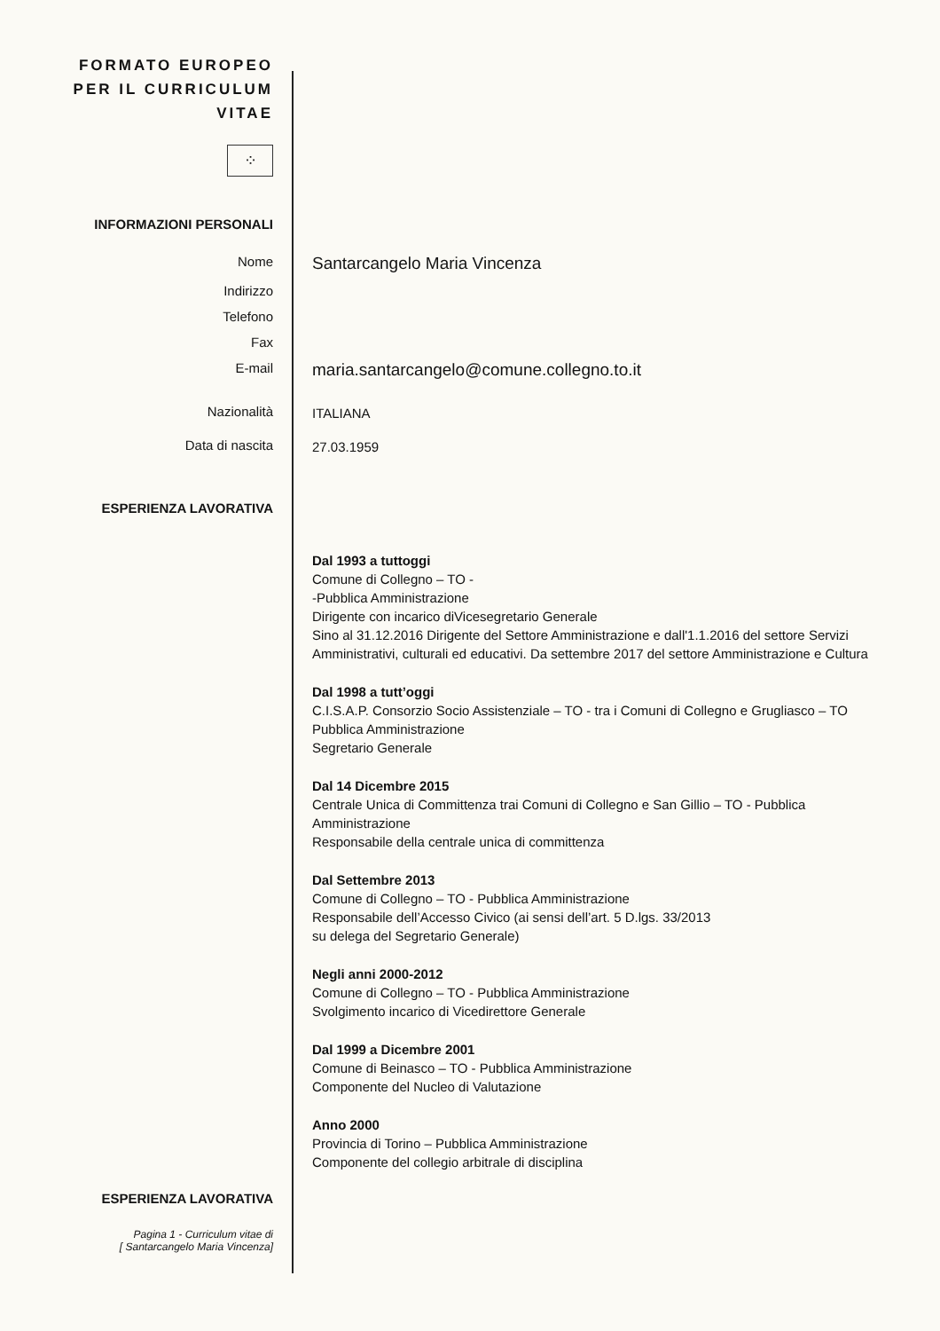FORMATO EUROPEO
PER IL CURRICULUM
VITAE
⁘
INFORMAZIONI PERSONALI
Nome
Santarcangelo Maria Vincenza
Indirizzo
Telefono
Fax
E-mail
maria.santarcangelo@comune.collegno.to.it
Nazionalità
ITALIANA
Data di nascita
27.03.1959
ESPERIENZA LAVORATIVA
Dal 1993 a tuttoggi
Comune di Collegno – TO -
-Pubblica Amministrazione
Dirigente con incarico diVicesegretario Generale
Sino al 31.12.2016 Dirigente del Settore Amministrazione e dall'1.1.2016 del settore Servizi Amministrativi, culturali ed educativi. Da settembre 2017 del settore Amministrazione e Cultura
Dal 1998 a tutt’oggi
C.I.S.A.P. Consorzio Socio Assistenziale – TO - tra i Comuni di Collegno e Grugliasco – TO Pubblica Amministrazione
Segretario Generale
Dal 14 Dicembre 2015
Centrale Unica di Committenza trai Comuni di Collegno e San Gillio – TO - Pubblica Amministrazione
Responsabile della centrale unica di committenza
Dal Settembre 2013
Comune di Collegno – TO - Pubblica Amministrazione
Responsabile dell’Accesso Civico (ai sensi dell’art. 5 D.lgs. 33/2013
su delega del Segretario Generale)
Negli anni 2000-2012
Comune di Collegno – TO - Pubblica Amministrazione
Svolgimento incarico di Vicedirettore Generale
Dal 1999 a Dicembre 2001
Comune di Beinasco – TO - Pubblica Amministrazione
Componente del Nucleo di Valutazione
Anno 2000
Provincia di Torino – Pubblica Amministrazione
Componente del collegio arbitrale di disciplina
ESPERIENZA LAVORATIVA
Pagina 1 - Curriculum vitae di
[ Santarcangelo Maria Vincenza]